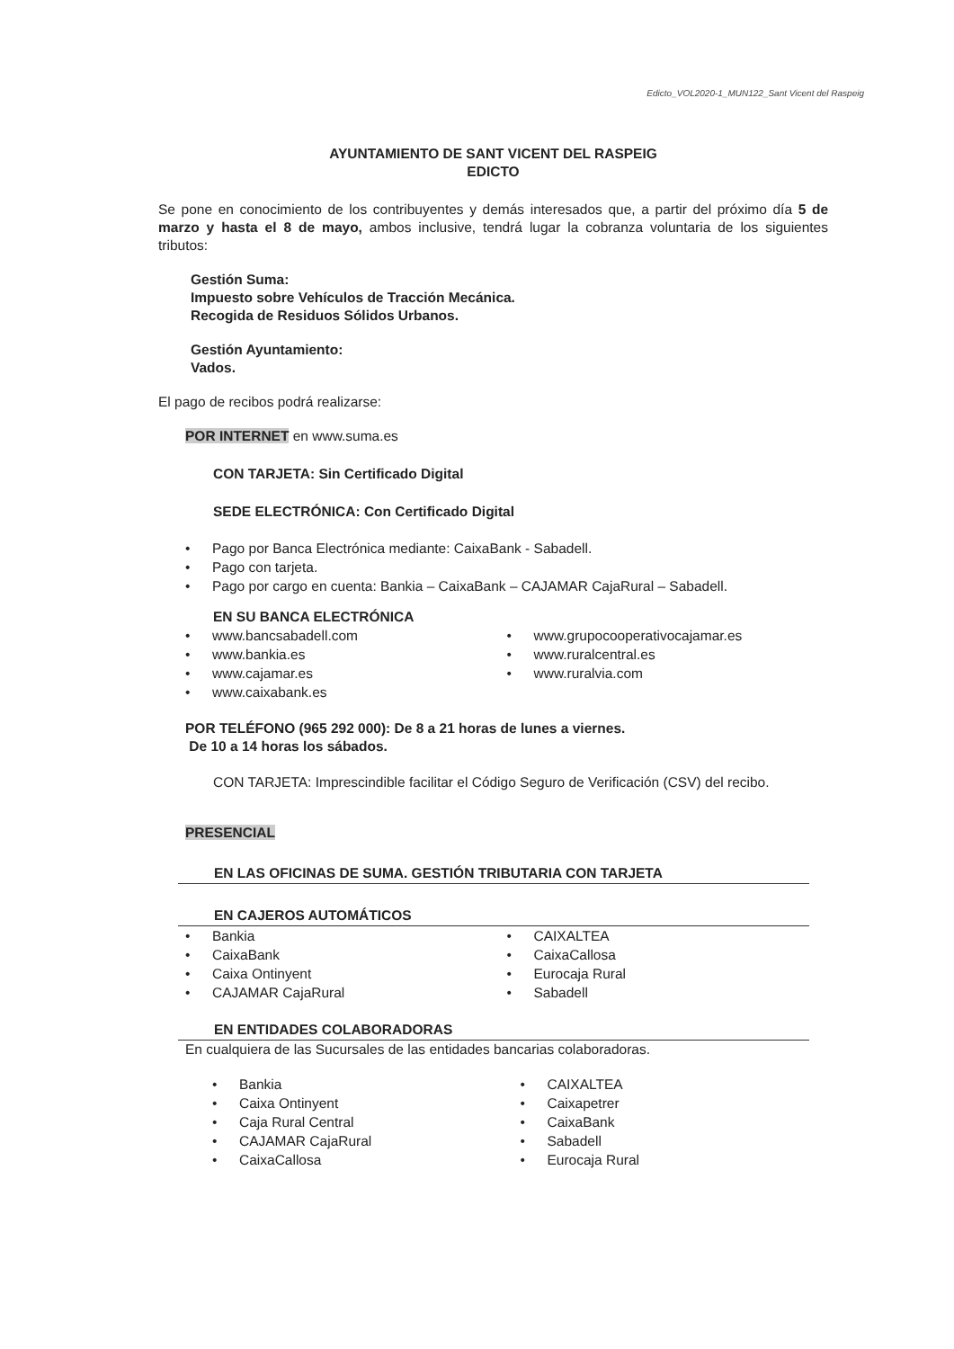Edicto_VOL2020-1_MUN122_Sant Vicent del Raspeig
AYUNTAMIENTO DE SANT VICENT DEL RASPEIG
EDICTO
Se pone en conocimiento de los contribuyentes y demás interesados que, a partir del próximo día 5 de marzo y hasta el 8 de mayo, ambos inclusive, tendrá lugar la cobranza voluntaria de los siguientes tributos:
Gestión Suma:
Impuesto sobre Vehículos de Tracción Mecánica.
Recogida de Residuos Sólidos Urbanos.
Gestión Ayuntamiento:
Vados.
El pago de recibos podrá realizarse:
POR INTERNET en www.suma.es
CON TARJETA: Sin Certificado Digital
SEDE ELECTRÓNICA: Con Certificado Digital
• Pago por Banca Electrónica mediante: CaixaBank - Sabadell.
• Pago con tarjeta.
• Pago por cargo en cuenta: Bankia – CaixaBank – CAJAMAR CajaRural – Sabadell.
EN SU BANCA ELECTRÓNICA
• www.bancsabadell.com
• www.bankia.es
• www.cajamar.es
• www.caixabank.es
• www.grupocooperativocajamar.es
• www.ruralcentral.es
• www.ruralvia.com
POR TELÉFONO (965 292 000): De 8 a 21 horas de lunes a viernes.
De 10 a 14 horas los sábados.
CON TARJETA: Imprescindible facilitar el Código Seguro de Verificación (CSV) del recibo.
PRESENCIAL
EN LAS OFICINAS DE SUMA. GESTIÓN TRIBUTARIA CON TARJETA
EN CAJEROS AUTOMÁTICOS
• Bankia
• CaixaBank
• Caixa Ontinyent
• CAJAMAR CajaRural
• CAIXALTEA
• CaixaCallosa
• Eurocaja Rural
• Sabadell
EN ENTIDADES COLABORADORAS
En cualquiera de las Sucursales de las entidades bancarias colaboradoras.
• Bankia
• Caixa Ontinyent
• Caja Rural Central
• CAJAMAR CajaRural
• CaixaCallosa
• CAIXALTEA
• Caixapetrer
• CaixaBank
• Sabadell
• Eurocaja Rural